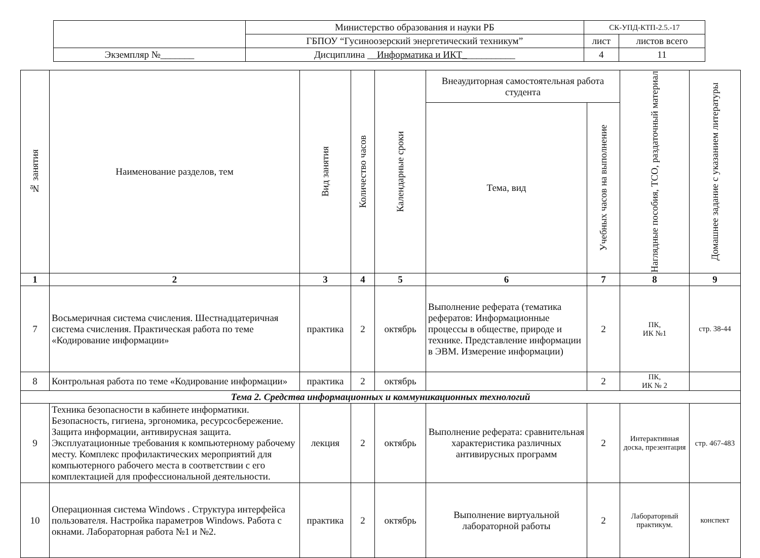| | Министерство образования и науки РБ | СК-УПД-КТП-2.5.-17 | |
| | ГБПОУ “Гусиноозерский энергетический техникум” | лист | листов всего |
| Экземпляр №_______ | Дисциплина __ Информатика и ИКТ_ __________ | 4 | 11 |
| № занятия | Наименование разделов, тем | Вид занятия | Количество часов | Календарные сроки | Внеаудиторная самостоятельная работа студента | | Наглядные пособия, ТСО, раздаточный материал | Домашнее задание с указанием литературы |
| --- | --- | --- | --- | --- | --- | --- | --- | --- |
| | | | | | Тема, вид | Учебных часов на выполнение | | |
| 1 | 2 | 3 | 4 | 5 | 6 | 7 | 8 | 9 |
| 7 | Восьмеричная система счисления. Шестнадцатеричная система счисления. Практическая работа по теме «Кодирование информации» | практика | 2 | октябрь | Выполнение реферата (тематика рефератов: Информационные процессы в обществе, природе и технике. Представление информации в ЭВМ. Измерение информации) | 2 | ПК, ИК №1 | стр. 38-44 |
| 8 | Контрольная работа по теме «Кодирование информации» | практика | 2 | октябрь | | 2 | ПК, ИК № 2 | |
| Тема 2. Средства информационных и коммуникационных технологий | | | | | | | | |
| 9 | Техника безопасности в кабинете информатики. Безопасность, гигиена, эргономика, ресурсосбережение. Защита информации, антивирусная защита. Эксплуатационные требования к компьютерному рабочему месту. Комплекс профилактических мероприятий для компьютерного рабочего места в соответствии с его комплектацией для профессиональной деятельности. | лекция | 2 | октябрь | Выполнение реферата: сравнительная характеристика различных антивирусных программ | 2 | Интерактивная доска, презентация | стр. 467-483 |
| 10 | Операционная система Windows . Структура интерфейса пользователя. Настройка параметров Windows. Работа с окнами. Лабораторная работа №1 и №2. | практика | 2 | октябрь | Выполнение виртуальной лабораторной работы | 2 | Лабораторный практикум. | конспект |